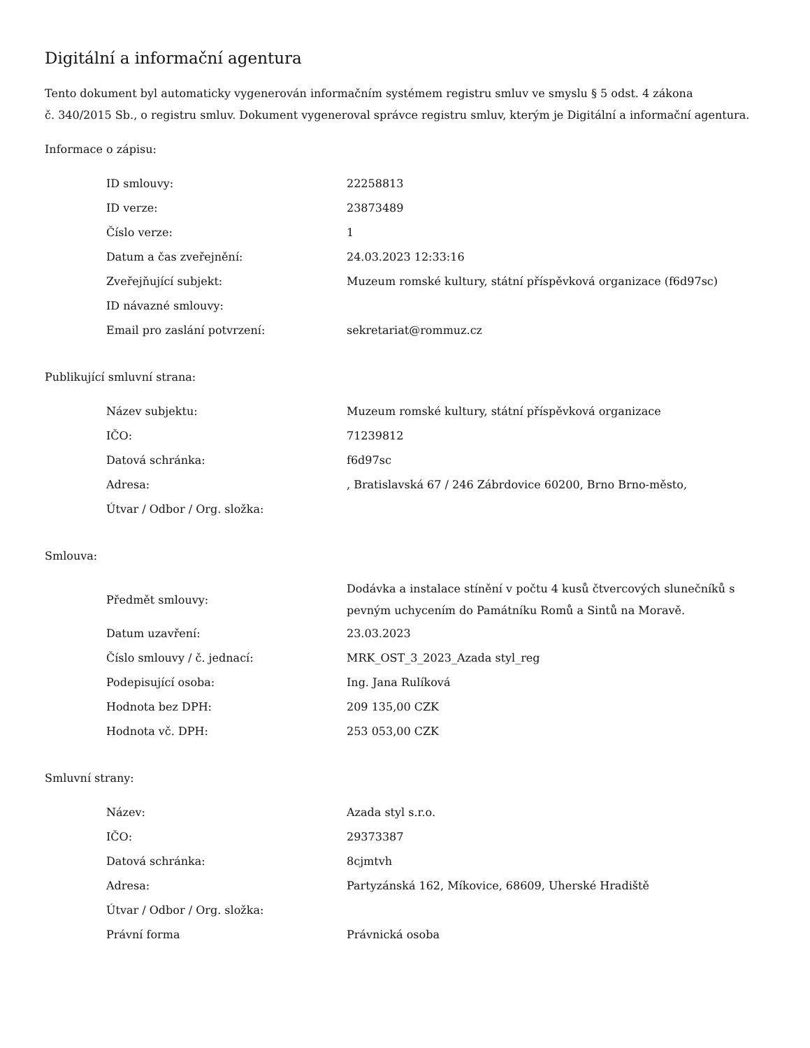Digitální a informační agentura
Tento dokument byl automaticky vygenerován informačním systémem registru smluv ve smyslu § 5 odst. 4 zákona
č. 340/2015 Sb., o registru smluv. Dokument vygeneroval správce registru smluv, kterým je Digitální a informační agentura.
Informace o zápisu:
| ID smlouvy: | 22258813 |
| ID verze: | 23873489 |
| Číslo verze: | 1 |
| Datum a čas zveřejnění: | 24.03.2023 12:33:16 |
| Zveřejňující subjekt: | Muzeum romské kultury, státní příspěvková organizace (f6d97sc) |
| ID návazné smlouvy: | |
| Email pro zaslání potvrzení: | sekretariat@rommuz.cz |
Publikující smluvní strana:
| Název subjektu: | Muzeum romské kultury, státní příspěvková organizace |
| IČO: | 71239812 |
| Datová schránka: | f6d97sc |
| Adresa: | , Bratislavská 67 / 246 Zábrdovice 60200, Brno Brno-město, |
| Útvar / Odbor / Org. složka: | |
Smlouva:
| Předmět smlouvy: | Dodávka a instalace stínění v počtu 4 kusů čtvercových slunečníků s pevným uchycením do Památníku Romů a Sintů na Moravě. |
| Datum uzavření: | 23.03.2023 |
| Číslo smlouvy / č. jednací: | MRK_OST_3_2023_Azada styl_reg |
| Podepisující osoba: | Ing. Jana Rulíková |
| Hodnota bez DPH: | 209 135,00 CZK |
| Hodnota vč. DPH: | 253 053,00 CZK |
Smluvní strany:
| Název: | Azada styl s.r.o. |
| IČO: | 29373387 |
| Datová schránka: | 8cjmtvh |
| Adresa: | Partyzánská 162, Míkovice, 68609, Uherské Hradiště |
| Útvar / Odbor / Org. složka: | |
| Právní forma | Právnická osoba |